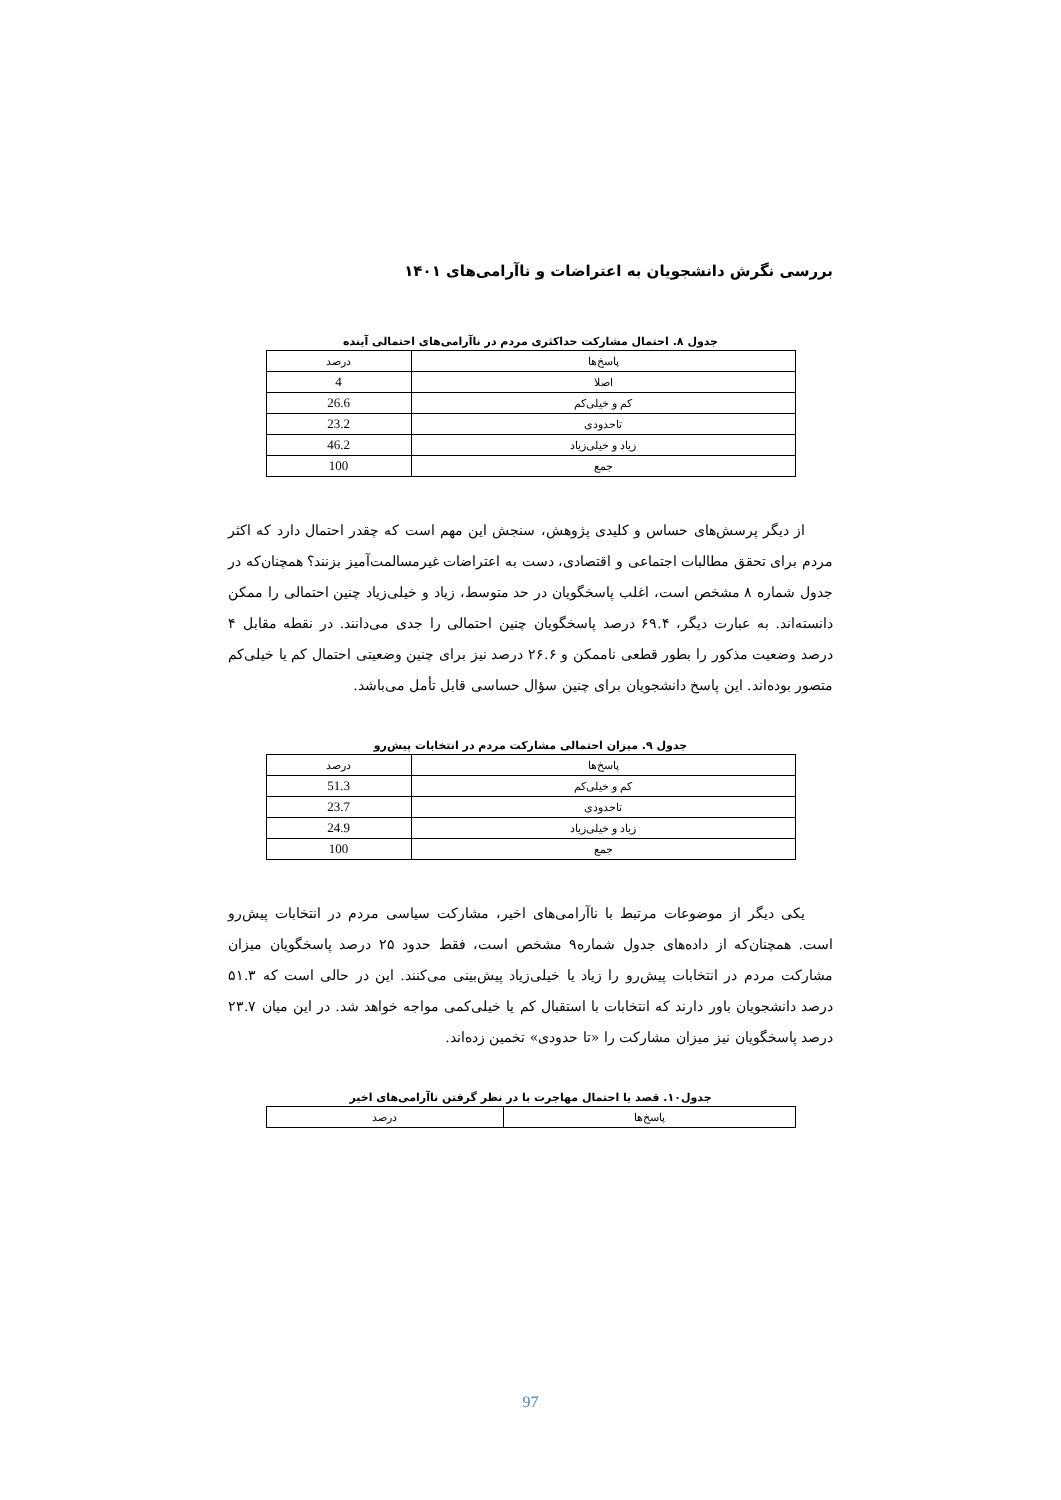بررسی نگرش دانشجویان به اعتراضات و ناآرامی‌های ۱۴۰۱
جدول ۸. احتمال مشارکت حداکثری مردم در ناآرامی‌های احتمالی آینده
| پاسخ‌ها | درصد |
| --- | --- |
| اصلا | 4 |
| کم و خیلی‌کم | 26.6 |
| تاحدودی | 23.2 |
| زیاد و خیلی‌زیاد | 46.2 |
| جمع | 100 |
از دیگر پرسش‌های حساس و کلیدی پژوهش، سنجش این مهم است که چقدر احتمال دارد که اکثر مردم برای تحقق مطالبات اجتماعی و اقتصادی، دست به اعتراضات غیرمسالمت‌آمیز بزنند؟ همچنان‌که در جدول شماره ۸ مشخص است، اغلب پاسخگویان در حد متوسط، زیاد و خیلی‌زیاد چنین احتمالی را ممکن دانسته‌اند. به عبارت دیگر، ۶۹.۴ درصد پاسخگویان چنین احتمالی را جدی می‌دانند. در نقطه مقابل ۴ درصد وضعیت مذکور را بطور قطعی ناممکن و ۲۶.۶ درصد نیز برای چنین وضعیتی احتمال کم یا خیلی‌کم متصور بوده‌اند. این پاسخ دانشجویان برای چنین سؤال حساسی قابل تأمل می‌باشد.
جدول ۹. میزان احتمالی مشارکت مردم در انتخابات پیش‌رو
| پاسخ‌ها | درصد |
| --- | --- |
| کم و خیلی‌کم | 51.3 |
| تاحدودی | 23.7 |
| زیاد و خیلی‌زیاد | 24.9 |
| جمع | 100 |
یکی دیگر از موضوعات مرتبط با ناآرامی‌های اخیر، مشارکت سیاسی مردم در انتخابات پیش‌رو است. همچنان‌که از داده‌های جدول شماره۹ مشخص است، فقط حدود ۲۵ درصد پاسخگویان میزان مشارکت مردم در انتخابات پیش‌رو را زیاد یا خیلی‌زیاد پیش‌بینی می‌کنند. این در حالی است که ۵۱.۳ درصد دانشجویان باور دارند که انتخابات با استقبال کم یا خیلی‌کمی مواجه خواهد شد. در این میان ۲۳.۷ درصد پاسخگویان نیز میزان مشارکت را «تا حدودی» تخمین زده‌اند.
جدول۱۰. قصد یا احتمال مهاجرت با در نظر گرفتن ناآرامی‌های اخیر
| پاسخ‌ها | درصد |
| --- | --- |
97